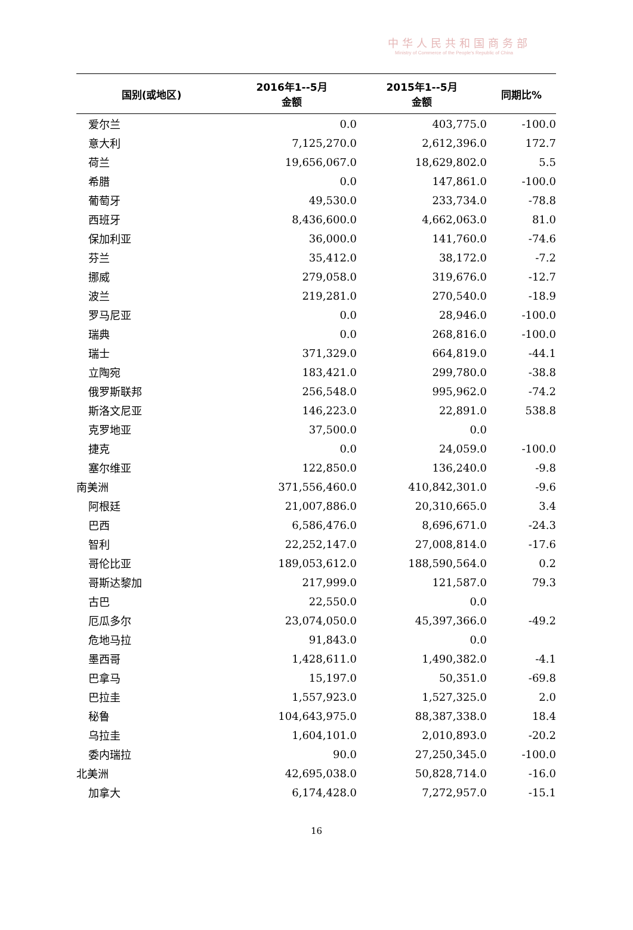中华人民共和国商务部
Ministry of Commerce of the People's Republic of China
| 国别(或地区) | 2016年1--5月 金额 | 2015年1--5月 金额 | 同期比% |
| --- | --- | --- | --- |
| 爱尔兰 | 0.0 | 403,775.0 | -100.0 |
| 意大利 | 7,125,270.0 | 2,612,396.0 | 172.7 |
| 荷兰 | 19,656,067.0 | 18,629,802.0 | 5.5 |
| 希腊 | 0.0 | 147,861.0 | -100.0 |
| 葡萄牙 | 49,530.0 | 233,734.0 | -78.8 |
| 西班牙 | 8,436,600.0 | 4,662,063.0 | 81.0 |
| 保加利亚 | 36,000.0 | 141,760.0 | -74.6 |
| 芬兰 | 35,412.0 | 38,172.0 | -7.2 |
| 挪威 | 279,058.0 | 319,676.0 | -12.7 |
| 波兰 | 219,281.0 | 270,540.0 | -18.9 |
| 罗马尼亚 | 0.0 | 28,946.0 | -100.0 |
| 瑞典 | 0.0 | 268,816.0 | -100.0 |
| 瑞士 | 371,329.0 | 664,819.0 | -44.1 |
| 立陶宛 | 183,421.0 | 299,780.0 | -38.8 |
| 俄罗斯联邦 | 256,548.0 | 995,962.0 | -74.2 |
| 斯洛文尼亚 | 146,223.0 | 22,891.0 | 538.8 |
| 克罗地亚 | 37,500.0 | 0.0 | |
| 捷克 | 0.0 | 24,059.0 | -100.0 |
| 塞尔维亚 | 122,850.0 | 136,240.0 | -9.8 |
| 南美洲 | 371,556,460.0 | 410,842,301.0 | -9.6 |
| 阿根廷 | 21,007,886.0 | 20,310,665.0 | 3.4 |
| 巴西 | 6,586,476.0 | 8,696,671.0 | -24.3 |
| 智利 | 22,252,147.0 | 27,008,814.0 | -17.6 |
| 哥伦比亚 | 189,053,612.0 | 188,590,564.0 | 0.2 |
| 哥斯达黎加 | 217,999.0 | 121,587.0 | 79.3 |
| 古巴 | 22,550.0 | 0.0 | |
| 厄瓜多尔 | 23,074,050.0 | 45,397,366.0 | -49.2 |
| 危地马拉 | 91,843.0 | 0.0 | |
| 墨西哥 | 1,428,611.0 | 1,490,382.0 | -4.1 |
| 巴拿马 | 15,197.0 | 50,351.0 | -69.8 |
| 巴拉圭 | 1,557,923.0 | 1,527,325.0 | 2.0 |
| 秘鲁 | 104,643,975.0 | 88,387,338.0 | 18.4 |
| 乌拉圭 | 1,604,101.0 | 2,010,893.0 | -20.2 |
| 委内瑞拉 | 90.0 | 27,250,345.0 | -100.0 |
| 北美洲 | 42,695,038.0 | 50,828,714.0 | -16.0 |
| 加拿大 | 6,174,428.0 | 7,272,957.0 | -15.1 |
16